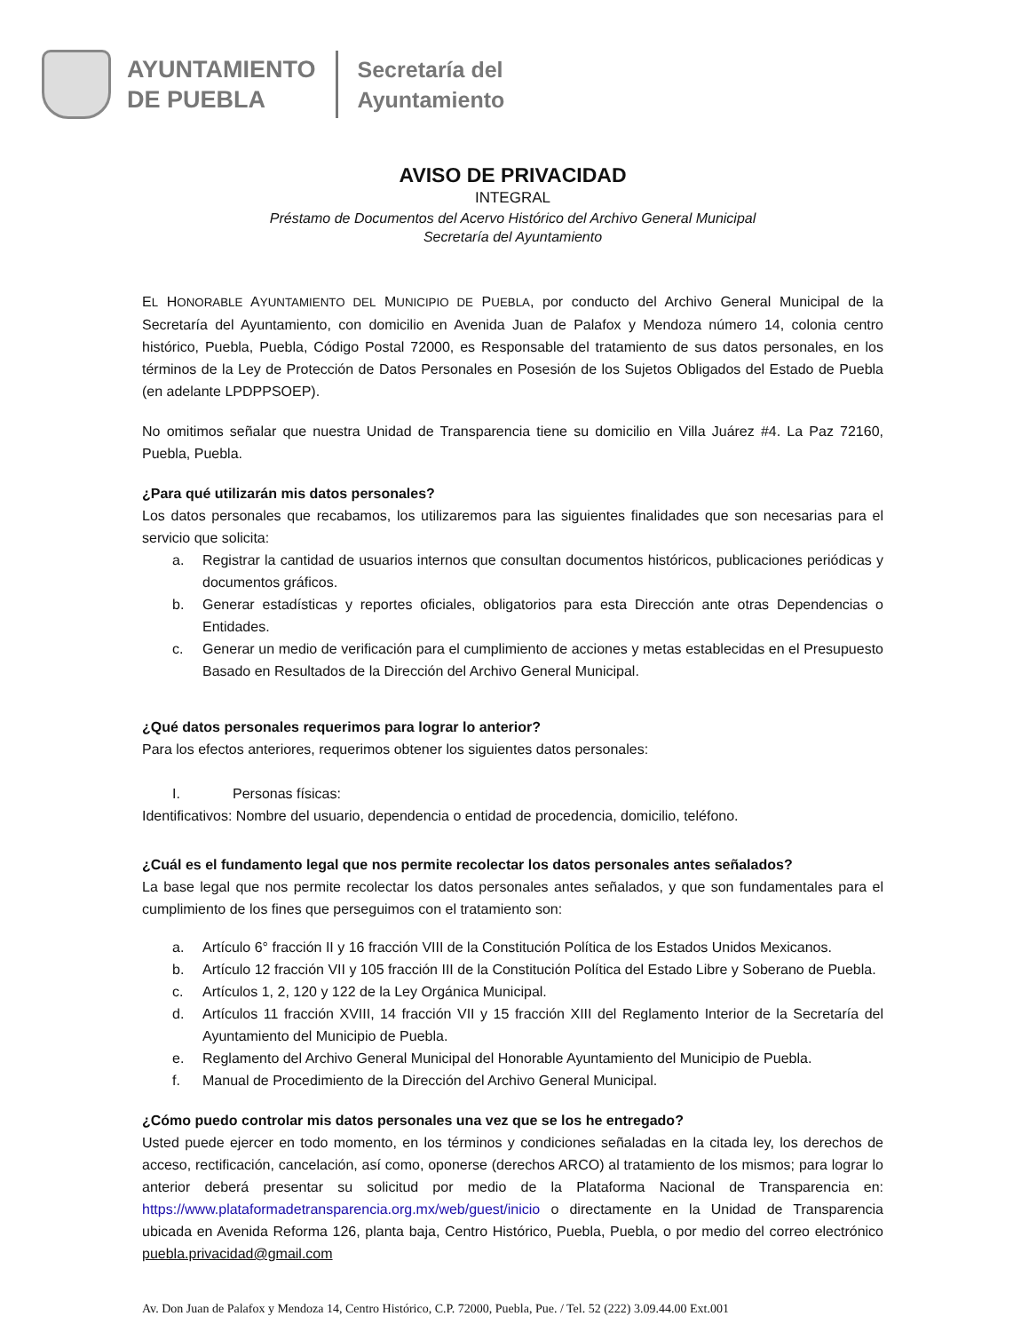AYUNTAMIENTO
DE PUEBLA
Secretaría del
Ayuntamiento
AVISO DE PRIVACIDAD
INTEGRAL
Préstamo de Documentos del Acervo Histórico del Archivo General Municipal
Secretaría del Ayuntamiento
EL HONORABLE AYUNTAMIENTO DEL MUNICIPIO DE PUEBLA, por conducto del Archivo General Municipal de la Secretaría del Ayuntamiento, con domicilio en Avenida Juan de Palafox y Mendoza número 14, colonia centro histórico, Puebla, Puebla, Código Postal 72000, es Responsable del tratamiento de sus datos personales, en los términos de la Ley de Protección de Datos Personales en Posesión de los Sujetos Obligados del Estado de Puebla (en adelante LPDPPSOEP).
No omitimos señalar que nuestra Unidad de Transparencia tiene su domicilio en Villa Juárez #4. La Paz 72160, Puebla, Puebla.
¿Para qué utilizarán mis datos personales?
Los datos personales que recabamos, los utilizaremos para las siguientes finalidades que son necesarias para el servicio que solicita:
a. Registrar la cantidad de usuarios internos que consultan documentos históricos, publicaciones periódicas y documentos gráficos.
b. Generar estadísticas y reportes oficiales, obligatorios para esta Dirección ante otras Dependencias o Entidades.
c. Generar un medio de verificación para el cumplimiento de acciones y metas establecidas en el Presupuesto Basado en Resultados de la Dirección del Archivo General Municipal.
¿Qué datos personales requerimos para lograr lo anterior?
Para los efectos anteriores, requerimos obtener los siguientes datos personales:
I. Personas físicas:
Identificativos: Nombre del usuario, dependencia o entidad de procedencia, domicilio, teléfono.
¿Cuál es el fundamento legal que nos permite recolectar los datos personales antes señalados?
La base legal que nos permite recolectar los datos personales antes señalados, y que son fundamentales para el cumplimiento de los fines que perseguimos con el tratamiento son:
a. Artículo 6° fracción II y 16 fracción VIII de la Constitución Política de los Estados Unidos Mexicanos.
b. Artículo 12 fracción VII y 105 fracción III de la Constitución Política del Estado Libre y Soberano de Puebla.
c. Artículos 1, 2, 120 y 122 de la Ley Orgánica Municipal.
d. Artículos 11 fracción XVIII, 14 fracción VII y 15 fracción XIII del Reglamento Interior de la Secretaría del Ayuntamiento del Municipio de Puebla.
e. Reglamento del Archivo General Municipal del Honorable Ayuntamiento del Municipio de Puebla.
f. Manual de Procedimiento de la Dirección del Archivo General Municipal.
¿Cómo puedo controlar mis datos personales una vez que se los he entregado?
Usted puede ejercer en todo momento, en los términos y condiciones señaladas en la citada ley, los derechos de acceso, rectificación, cancelación, así como, oponerse (derechos ARCO) al tratamiento de los mismos; para lograr lo anterior deberá presentar su solicitud por medio de la Plataforma Nacional de Transparencia en: https://www.plataformadetransparencia.org.mx/web/guest/inicio o directamente en la Unidad de Transparencia ubicada en Avenida Reforma 126, planta baja, Centro Histórico, Puebla, Puebla, o por medio del correo electrónico puebla.privacidad@gmail.com
Av. Don Juan de Palafox y Mendoza 14, Centro Histórico, C.P. 72000, Puebla, Pue. / Tel. 52 (222) 3.09.44.00 Ext.001